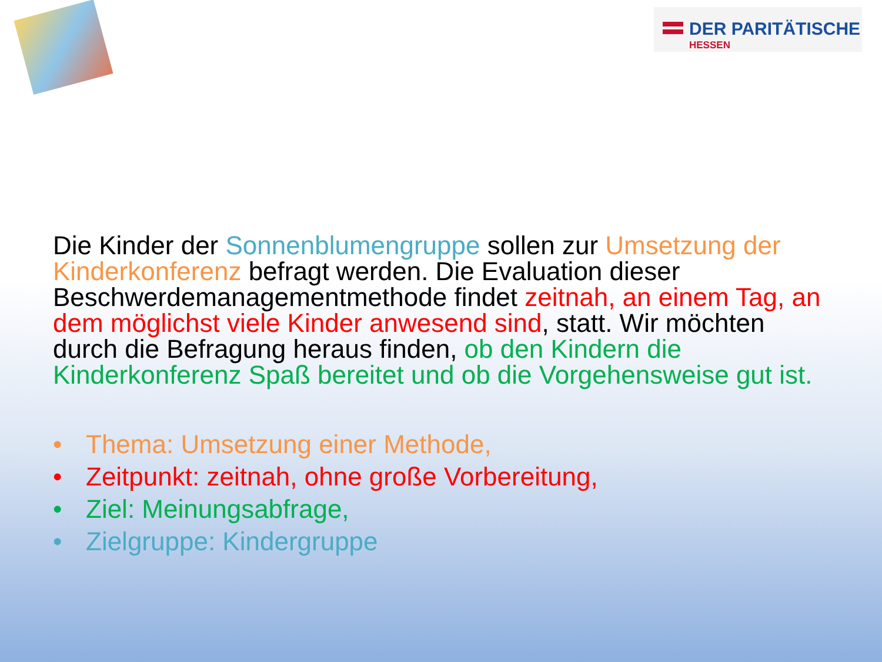DER PARITÄTISCHE
HESSEN
Die Kinder der Sonnenblumengruppe sollen zur Umsetzung der Kinderkonferenz befragt werden. Die Evaluation dieser Beschwerdemanagementmethode findet zeitnah, an einem Tag, an dem möglichst viele Kinder anwesend sind, statt. Wir möchten durch die Befragung heraus finden, ob den Kindern die Kinderkonferenz Spaß bereitet und ob die Vorgehensweise gut ist.
• Thema: Umsetzung einer Methode,
• Zeitpunkt: zeitnah, ohne große Vorbereitung,
• Ziel: Meinungsabfrage,
• Zielgruppe: Kindergruppe